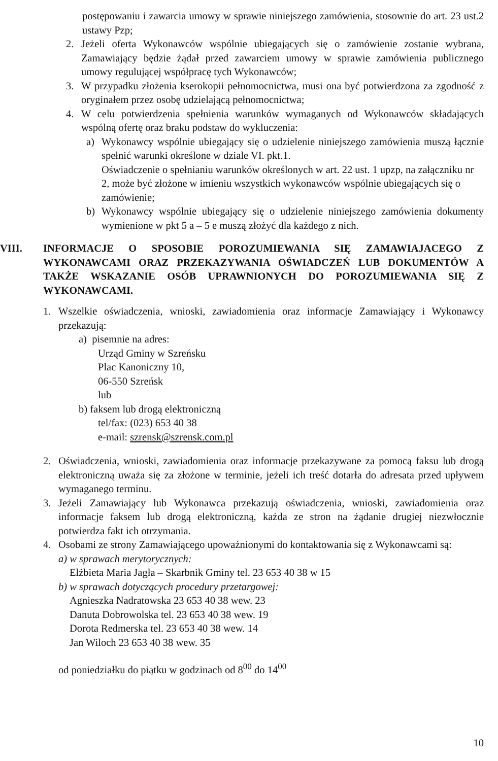postępowaniu i zawarcia umowy w sprawie niniejszego zamówienia, stosownie do art. 23 ust.2 ustawy Pzp;
2. Jeżeli oferta Wykonawców wspólnie ubiegających się o zamówienie zostanie wybrana, Zamawiający będzie żądał przed zawarciem umowy w sprawie zamówienia publicznego umowy regulującej współpracę tych Wykonawców;
3. W przypadku złożenia kserokopii pełnomocnictwa, musi ona być potwierdzona za zgodność z oryginałem przez osobę udzielającą pełnomocnictwa;
4. W celu potwierdzenia spełnienia warunków wymaganych od Wykonawców składających wspólną ofertę oraz braku podstaw do wykluczenia:
a) Wykonawcy wspólnie ubiegający się o udzielenie niniejszego zamówienia muszą łącznie spełnić warunki określone w dziale VI. pkt.1.
Oświadczenie o spełnianiu warunków określonych w art. 22 ust. 1 upzp, na załączniku nr 2, może być złożone w imieniu wszystkich wykonawców wspólnie ubiegających się o zamówienie;
b) Wykonawcy wspólnie ubiegający się o udzielenie niniejszego zamówienia dokumenty wymienione w pkt 5 a – 5 e muszą złożyć dla każdego z nich.
VIII. INFORMACJE O SPOSOBIE POROZUMIEWANIA SIĘ ZAMAWIAJACEGO Z WYKONAWCAMI ORAZ PRZEKAZYWANIA OŚWIADCZEŃ LUB DOKUMENTÓW A TAKŻE WSKAZANIE OSÓB UPRAWNIONYCH DO POROZUMIEWANIA SIĘ Z WYKONAWCAMI.
1. Wszelkie oświadczenia, wnioski, zawiadomienia oraz informacje Zamawiający i Wykonawcy przekazują:
a) pisemnie na adres:
Urząd Gminy w Szreńsku
Plac Kanoniczny 10,
06-550 Szreńsk
lub
b) faksem lub drogą elektroniczną
tel/fax: (023) 653 40 38
e-mail: szrensk@szrensk.com.pl
2. Oświadczenia, wnioski, zawiadomienia oraz informacje przekazywane za pomocą faksu lub drogą elektroniczną uważa się za złożone w terminie, jeżeli ich treść dotarła do adresata przed upływem wymaganego terminu.
3. Jeżeli Zamawiający lub Wykonawca przekazują oświadczenia, wnioski, zawiadomienia oraz informacje faksem lub drogą elektroniczną, każda ze stron na żądanie drugiej niezwłocznie potwierdza fakt ich otrzymania.
4. Osobami ze strony Zamawiającego upoważnionymi do kontaktowania się z Wykonawcami są:
a) w sprawach merytorycznych:
Elżbieta Maria Jagła – Skarbnik Gminy tel. 23 653 40 38 w 15
b) w sprawach dotyczących procedury przetargowej:
Agnieszka Nadratowska 23 653 40 38 wew. 23
Danuta Dobrowolska tel. 23 653 40 38 wew. 19
Dorota Redmerska tel. 23 653 40 38 wew. 14
Jan Wiloch 23 653 40 38 wew. 35
od poniedziałku do piątku w godzinach od 8<sup>00</sup> do 14<sup>00</sup>
10